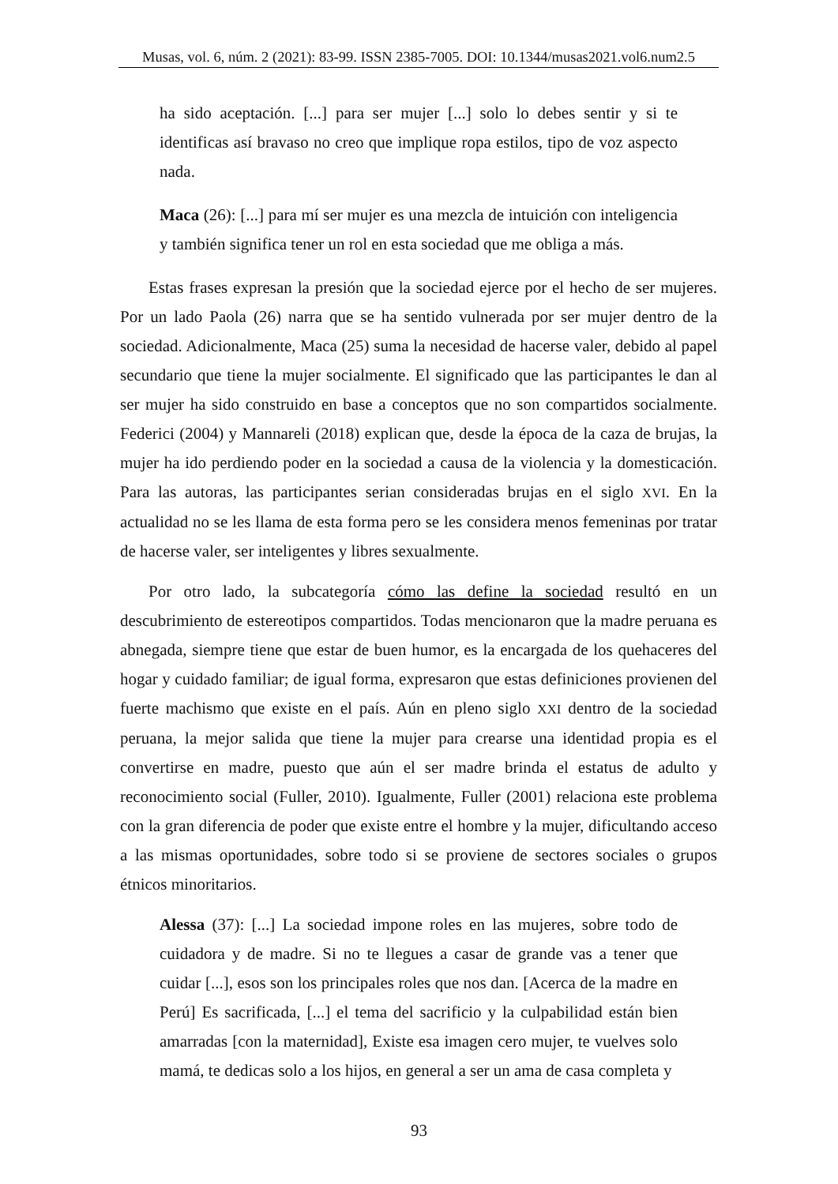Musas, vol. 6, núm. 2 (2021): 83-99. ISSN 2385-7005. DOI: 10.1344/musas2021.vol6.num2.5
ha sido aceptación. [...] para ser mujer [...] solo lo debes sentir y si te identificas así bravaso no creo que implique ropa estilos, tipo de voz aspecto nada.
Maca (26): [...] para mí ser mujer es una mezcla de intuición con inteligencia y también significa tener un rol en esta sociedad que me obliga a más.
Estas frases expresan la presión que la sociedad ejerce por el hecho de ser mujeres. Por un lado Paola (26) narra que se ha sentido vulnerada por ser mujer dentro de la sociedad. Adicionalmente, Maca (25) suma la necesidad de hacerse valer, debido al papel secundario que tiene la mujer socialmente. El significado que las participantes le dan al ser mujer ha sido construido en base a conceptos que no son compartidos socialmente. Federici (2004) y Mannareli (2018) explican que, desde la época de la caza de brujas, la mujer ha ido perdiendo poder en la sociedad a causa de la violencia y la domesticación. Para las autoras, las participantes serian consideradas brujas en el siglo XVI. En la actualidad no se les llama de esta forma pero se les considera menos femeninas por tratar de hacerse valer, ser inteligentes y libres sexualmente.
Por otro lado, la subcategoría cómo las define la sociedad resultó en un descubrimiento de estereotipos compartidos. Todas mencionaron que la madre peruana es abnegada, siempre tiene que estar de buen humor, es la encargada de los quehaceres del hogar y cuidado familiar; de igual forma, expresaron que estas definiciones provienen del fuerte machismo que existe en el país. Aún en pleno siglo XXI dentro de la sociedad peruana, la mejor salida que tiene la mujer para crearse una identidad propia es el convertirse en madre, puesto que aún el ser madre brinda el estatus de adulto y reconocimiento social (Fuller, 2010). Igualmente, Fuller (2001) relaciona este problema con la gran diferencia de poder que existe entre el hombre y la mujer, dificultando acceso a las mismas oportunidades, sobre todo si se proviene de sectores sociales o grupos étnicos minoritarios.
Alessa (37): [...] La sociedad impone roles en las mujeres, sobre todo de cuidadora y de madre. Si no te llegues a casar de grande vas a tener que cuidar [...], esos son los principales roles que nos dan. [Acerca de la madre en Perú] Es sacrificada, [...] el tema del sacrificio y la culpabilidad están bien amarradas [con la maternidad], Existe esa imagen cero mujer, te vuelves solo mamá, te dedicas solo a los hijos, en general a ser un ama de casa completa y
93